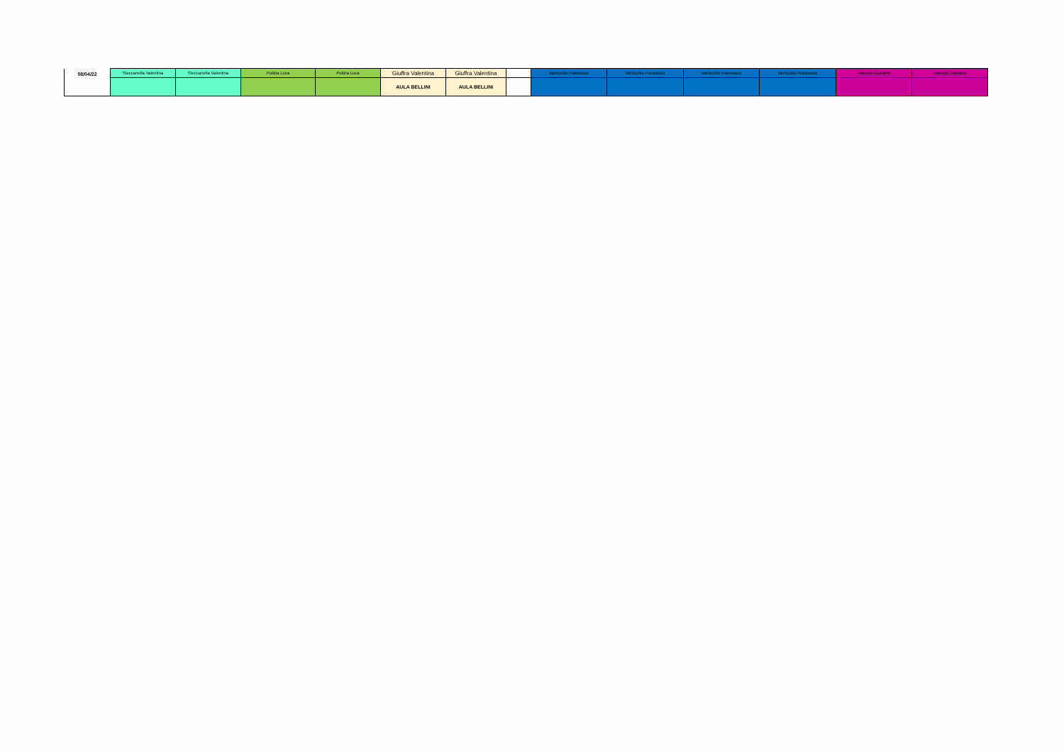| 08/04/22 | Steccanella Valentina | Steccanella Valentina | Pulizia Luca | Pulizia Luca | Giuffra Valentina | Giuffra Valentina | | Varricchio Francesco | Varricchio Francesco | Varricchio Francesco | Varricchio Francesco | Valenza Gaetano | Valenza Gaetano |
| | | | | | AULA BELLINI | AULA BELLINI | | | | | | | |